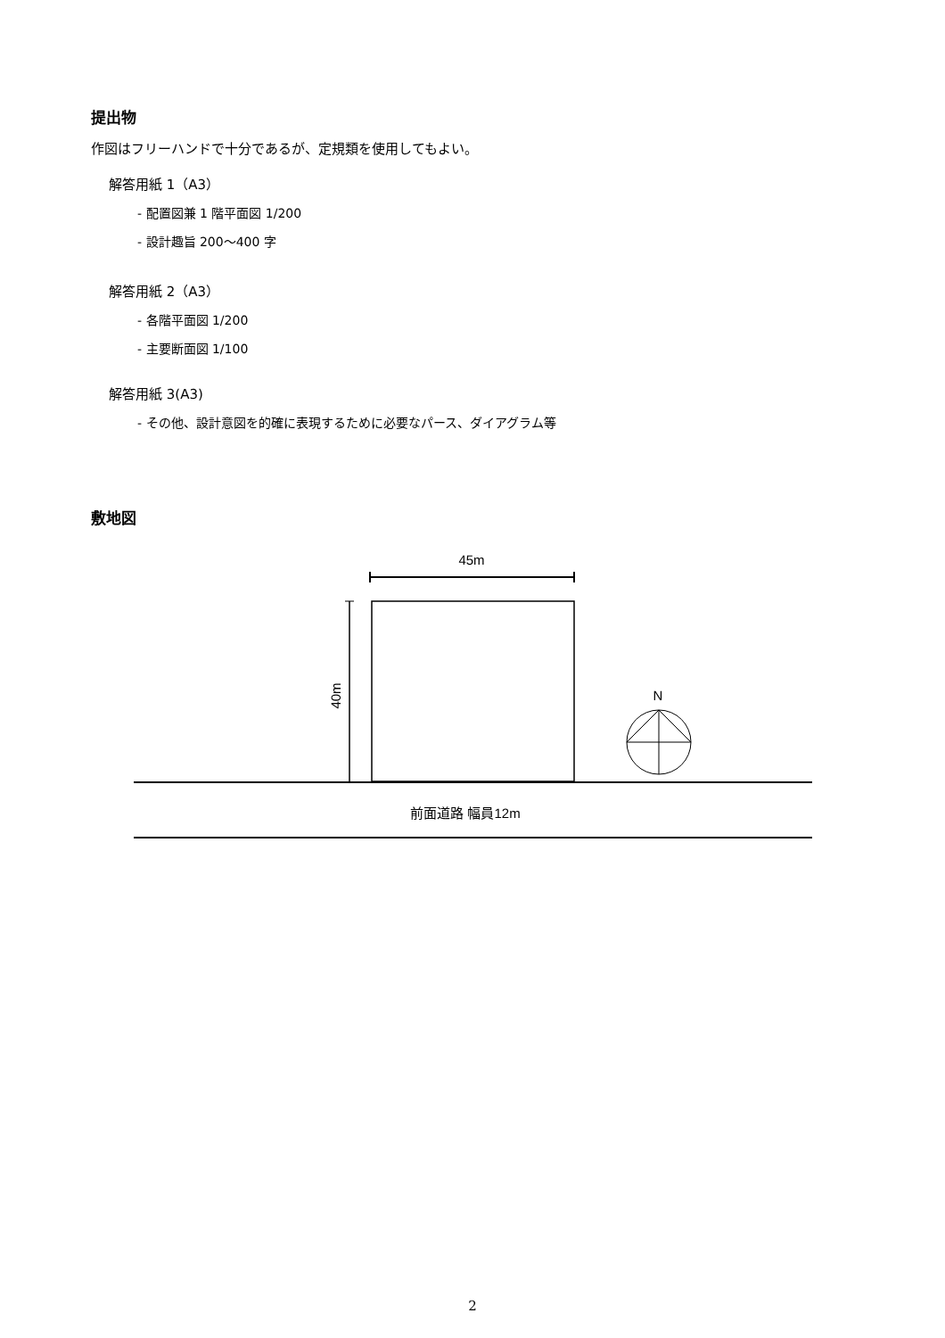提出物
作図はフリーハンドで十分であるが、定規類を使用してもよい。
解答用紙 1（A3）
- 配置図兼 1 階平面図 1/200
- 設計趣旨 200〜400 字
解答用紙 2（A3）
- 各階平面図 1/200
- 主要断面図 1/100
解答用紙 3(A3)
- その他、設計意図を的確に表現するために必要なパース、ダイアグラム等
敷地図
45m
40m
前面道路 幅員12m
N
2